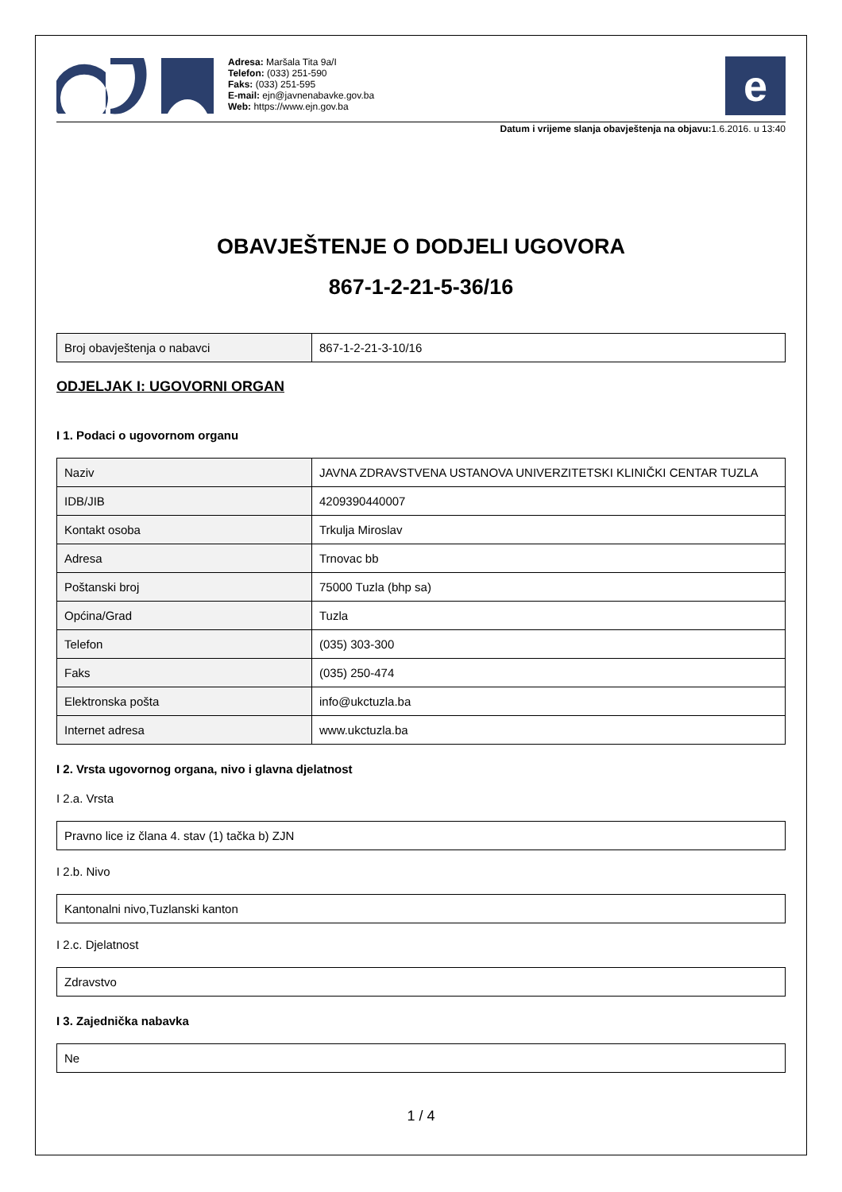Adresa: Maršala Tita 9a/I
Telefon: (033) 251-590
Faks: (033) 251-595
E-mail: ejn@javnenabavke.gov.ba
Web: https://www.ejn.gov.ba
e
Datum i vrijeme slanja obavještenja na objavu: 1.6.2016. u 13:40
OBAVJEŠTENJE O DODJELI UGOVORA
867-1-2-21-5-36/16
| Broj obavještenja o nabavci | 867-1-2-21-3-10/16 |
ODJELJAK I: UGOVORNI ORGAN
I 1. Podaci o ugovornom organu
| Naziv | JAVNA ZDRAVSTVENA USTANOVA UNIVERZITETSKI KLINIČKI CENTAR TUZLA |
| IDB/JIB | 4209390440007 |
| Kontakt osoba | Trkulja Miroslav |
| Adresa | Trnovac bb |
| Poštanski broj | 75000 Tuzla (bhp sa) |
| Općina/Grad | Tuzla |
| Telefon | (035) 303-300 |
| Faks | (035) 250-474 |
| Elektronska pošta | info@ukctuzla.ba |
| Internet adresa | www.ukctuzla.ba |
I 2. Vrsta ugovornog organa, nivo i glavna djelatnost
I 2.a. Vrsta
| Pravno lice iz člana 4. stav (1) tačka b) ZJN |
I 2.b. Nivo
| Kantonalni nivo,Tuzlanski kanton |
I 2.c. Djelatnost
| Zdravstvo |
I 3. Zajednička nabavka
| Ne |
1 / 4